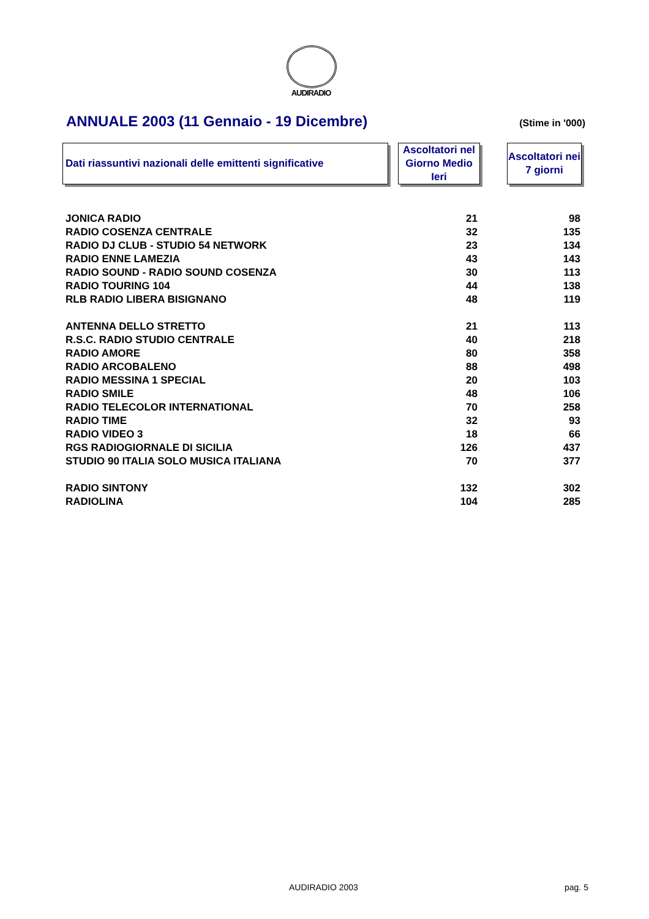AUDIRADIO
ANNUALE 2003 (11 Gennaio - 19 Dicembre)
(Stime in '000)
Dati riassuntivi nazionali delle emittenti significative
Ascoltatori nel Giorno Medio Ieri
Ascoltatori nei 7 giorni
| JONICA RADIO | 21 | 98 |
| RADIO COSENZA CENTRALE | 32 | 135 |
| RADIO DJ CLUB - STUDIO 54 NETWORK | 23 | 134 |
| RADIO ENNE LAMEZIA | 43 | 143 |
| RADIO SOUND - RADIO SOUND COSENZA | 30 | 113 |
| RADIO TOURING 104 | 44 | 138 |
| RLB RADIO LIBERA BISIGNANO | 48 | 119 |
| ANTENNA DELLO STRETTO | 21 | 113 |
| R.S.C. RADIO STUDIO CENTRALE | 40 | 218 |
| RADIO AMORE | 80 | 358 |
| RADIO ARCOBALENO | 88 | 498 |
| RADIO MESSINA 1 SPECIAL | 20 | 103 |
| RADIO SMILE | 48 | 106 |
| RADIO TELECOLOR INTERNATIONAL | 70 | 258 |
| RADIO TIME | 32 | 93 |
| RADIO VIDEO 3 | 18 | 66 |
| RGS RADIOGIORNALE DI SICILIA | 126 | 437 |
| STUDIO 90 ITALIA SOLO MUSICA ITALIANA | 70 | 377 |
| RADIO SINTONY | 132 | 302 |
| RADIOLINA | 104 | 285 |
AUDIRADIO 2003 pag. 5